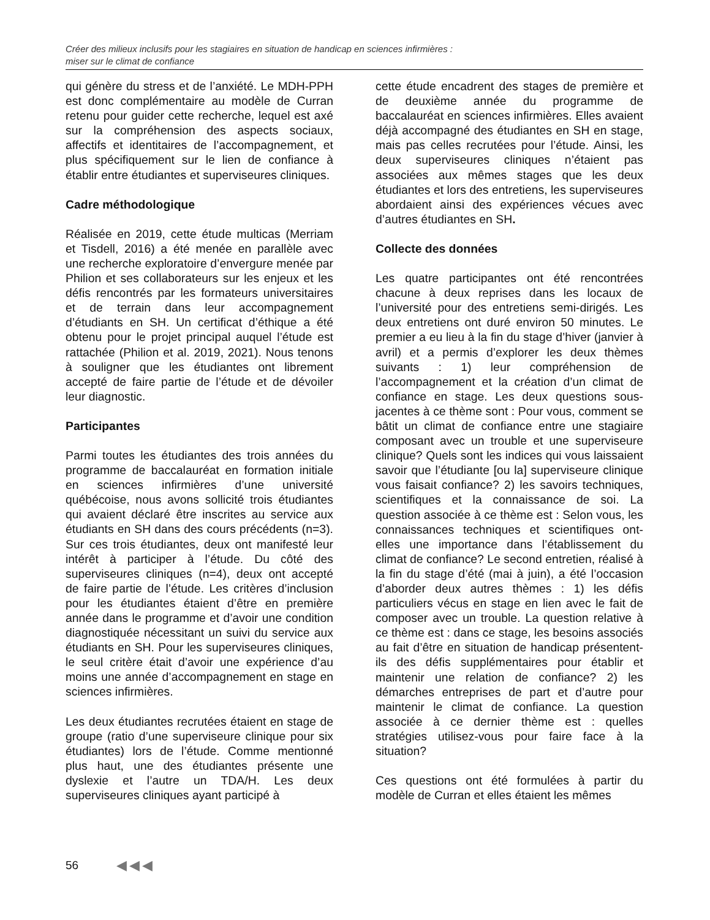Créer des milieux inclusifs pour les stagiaires en situation de handicap en sciences infirmières :
miser sur le climat de confiance
qui génère du stress et de l’anxiété. Le MDH-PPH est donc complémentaire au modèle de Curran retenu pour guider cette recherche, lequel est axé sur la compréhension des aspects sociaux, affectifs et identitaires de l’accompagnement, et plus spécifiquement sur le lien de confiance à établir entre étudiantes et superviseures cliniques.
Cadre méthodologique
Réalisée en 2019, cette étude multicas (Merriam et Tisdell, 2016) a été menée en parallèle avec une recherche exploratoire d’envergure menée par Philion et ses collaborateurs sur les enjeux et les défis rencontrés par les formateurs universitaires et de terrain dans leur accompagnement d’étudiants en SH. Un certificat d’éthique a été obtenu pour le projet principal auquel l’étude est rattachée (Philion et al. 2019, 2021). Nous tenons à souligner que les étudiantes ont librement accepté de faire partie de l’étude et de dévoiler leur diagnostic.
Participantes
Parmi toutes les étudiantes des trois années du programme de baccalauréat en formation initiale en sciences infirmières d’une université québécoise, nous avons sollicité trois étudiantes qui avaient déclaré être inscrites au service aux étudiants en SH dans des cours précédents (n=3). Sur ces trois étudiantes, deux ont manifesté leur intérêt à participer à l’étude. Du côté des superviseures cliniques (n=4), deux ont accepté de faire partie de l’étude. Les critères d’inclusion pour les étudiantes étaient d’être en première année dans le programme et d’avoir une condition diagnostiquée nécessitant un suivi du service aux étudiants en SH. Pour les superviseures cliniques, le seul critère était d’avoir une expérience d’au moins une année d’accompagnement en stage en sciences infirmières.
Les deux étudiantes recrutées étaient en stage de groupe (ratio d’une superviseure clinique pour six étudiantes) lors de l’étude. Comme mentionné plus haut, une des étudiantes présente une dyslexie et l’autre un TDA/H. Les deux superviseures cliniques ayant participé à
cette étude encadrent des stages de première et de deuxième année du programme de baccalauréat en sciences infirmières. Elles avaient déjà accompagné des étudiantes en SH en stage, mais pas celles recrutées pour l’étude. Ainsi, les deux superviseures cliniques n’étaient pas associées aux mêmes stages que les deux étudiantes et lors des entretiens, les superviseures abordaient ainsi des expériences vécues avec d’autres étudiantes en SH.
Collecte des données
Les quatre participantes ont été rencontrées chacune à deux reprises dans les locaux de l’université pour des entretiens semi-dirigés. Les deux entretiens ont duré environ 50 minutes. Le premier a eu lieu à la fin du stage d’hiver (janvier à avril) et a permis d’explorer les deux thèmes suivants : 1) leur compréhension de l’accompagnement et la création d’un climat de confiance en stage. Les deux questions sous-jacentes à ce thème sont : Pour vous, comment se bâtit un climat de confiance entre une stagiaire composant avec un trouble et une superviseure clinique? Quels sont les indices qui vous laissaient savoir que l’étudiante [ou la] superviseure clinique vous faisait confiance? 2) les savoirs techniques, scientifiques et la connaissance de soi. La question associée à ce thème est : Selon vous, les connaissances techniques et scientifiques ont-elles une importance dans l’établissement du climat de confiance? Le second entretien, réalisé à la fin du stage d’été (mai à juin), a été l’occasion d’aborder deux autres thèmes : 1) les défis particuliers vécus en stage en lien avec le fait de composer avec un trouble. La question relative à ce thème est : dans ce stage, les besoins associés au fait d’être en situation de handicap présentent-ils des défis supplémentaires pour établir et maintenir une relation de confiance? 2) les démarches entreprises de part et d’autre pour maintenir le climat de confiance. La question associée à ce dernier thème est : quelles stratégies utilisez-vous pour faire face à la situation?
Ces questions ont été formulées à partir du modèle de Curran et elles étaient les mêmes
56 ◀◀◀